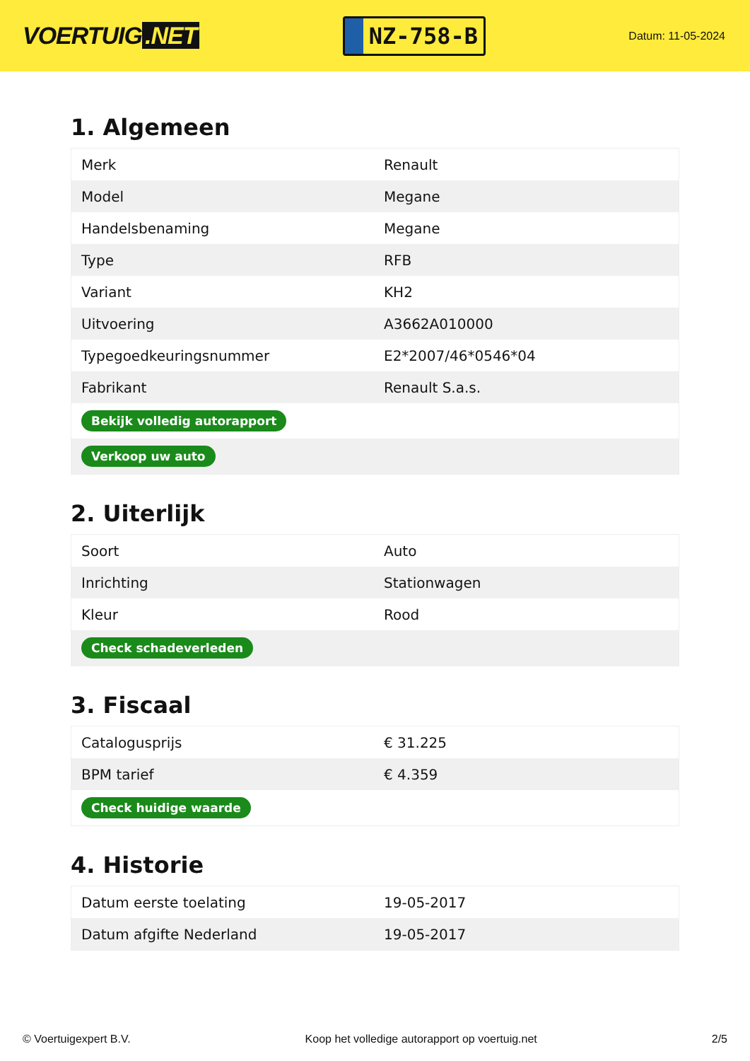VOERTUIG.NET
NZ-758-B
Datum: 11-05-2024
1. Algemeen
| Merk | Renault |
| Model | Megane |
| Handelsbenaming | Megane |
| Type | RFB |
| Variant | KH2 |
| Uitvoering | A3662A010000 |
| Typegoedkeuringsnummer | E2*2007/46*0546*04 |
| Fabrikant | Renault S.a.s. |
| Bekijk volledig autorapport | |
| Verkoop uw auto | |
2. Uiterlijk
| Soort | Auto |
| Inrichting | Stationwagen |
| Kleur | Rood |
| Check schadeverleden | |
3. Fiscaal
| Catalogusprijs | € 31.225 |
| BPM tarief | € 4.359 |
| Check huidige waarde | |
4. Historie
| Datum eerste toelating | 19-05-2017 |
| Datum afgifte Nederland | 19-05-2017 |
© Voertuigexpert B.V. Koop het volledige autorapport op voertuig.net 2/5